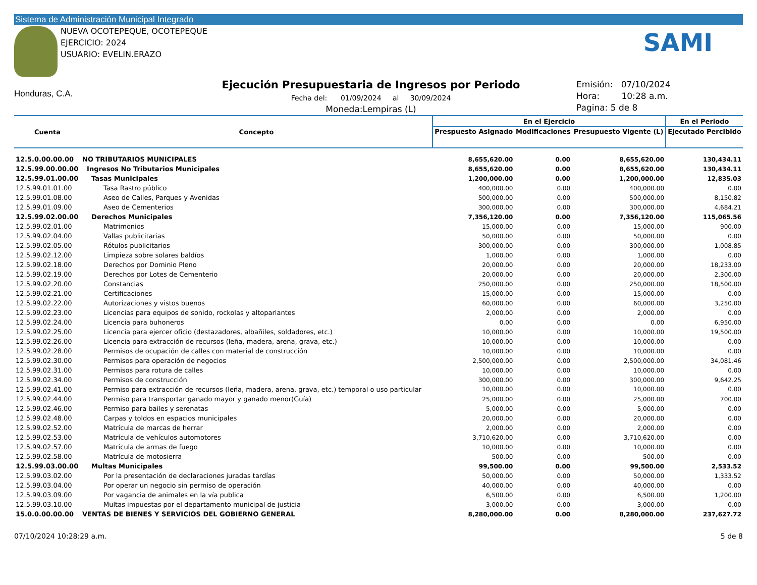Sistema de Administración Municipal Integrado
NUEVA OCOTEPEQUE, OCOTEPEQUE
EJERCICIO: 2024
USUARIO: EVELIN.ERAZO
SAMI
Honduras, C.A.
Ejecución Presupuestaria de Ingresos por Periodo
Fecha del: 01/09/2024 al 30/09/2024
Moneda:Lempiras (L)
Emisión: 07/10/2024
Hora: 10:28 a.m.
Pagina: 5 de 8
| Cuenta | Concepto | En el Ejercicio | | | En el Periodo |
| --- | --- | --- | --- | --- | --- |
| | | Prespuesto Asignado | Modificaciones | Presupuesto Vigente (L) | Ejecutado Percibido |
| 12.5.0.00.00.00 | NO TRIBUTARIOS MUNICIPALES | 8,655,620.00 | 0.00 | 8,655,620.00 | 130,434.11 |
| 12.5.99.00.00.00 | Ingresos No Tributarios Municipales | 8,655,620.00 | 0.00 | 8,655,620.00 | 130,434.11 |
| 12.5.99.01.00.00 | Tasas Municipales | 1,200,000.00 | 0.00 | 1,200,000.00 | 12,835.03 |
| 12.5.99.01.01.00 | Tasa Rastro público | 400,000.00 | 0.00 | 400,000.00 | 0.00 |
| 12.5.99.01.08.00 | Aseo de Calles, Parques y Avenidas | 500,000.00 | 0.00 | 500,000.00 | 8,150.82 |
| 12.5.99.01.09.00 | Aseo de Cementerios | 300,000.00 | 0.00 | 300,000.00 | 4,684.21 |
| 12.5.99.02.00.00 | Derechos Municipales | 7,356,120.00 | 0.00 | 7,356,120.00 | 115,065.56 |
| 12.5.99.02.01.00 | Matrimonios | 15,000.00 | 0.00 | 15,000.00 | 900.00 |
| 12.5.99.02.04.00 | Vallas publicitarias | 50,000.00 | 0.00 | 50,000.00 | 0.00 |
| 12.5.99.02.05.00 | Rótulos publicitarios | 300,000.00 | 0.00 | 300,000.00 | 1,008.85 |
| 12.5.99.02.12.00 | Limpieza sobre solares baldíos | 1,000.00 | 0.00 | 1,000.00 | 0.00 |
| 12.5.99.02.18.00 | Derechos por Dominio Pleno | 20,000.00 | 0.00 | 20,000.00 | 18,233.00 |
| 12.5.99.02.19.00 | Derechos por Lotes de Cementerio | 20,000.00 | 0.00 | 20,000.00 | 2,300.00 |
| 12.5.99.02.20.00 | Constancias | 250,000.00 | 0.00 | 250,000.00 | 18,500.00 |
| 12.5.99.02.21.00 | Certificaciones | 15,000.00 | 0.00 | 15,000.00 | 0.00 |
| 12.5.99.02.22.00 | Autorizaciones y vistos buenos | 60,000.00 | 0.00 | 60,000.00 | 3,250.00 |
| 12.5.99.02.23.00 | Licencias para equipos de sonido, rockolas y altoparlantes | 2,000.00 | 0.00 | 2,000.00 | 0.00 |
| 12.5.99.02.24.00 | Licencia para buhoneros | 0.00 | 0.00 | 0.00 | 6,950.00 |
| 12.5.99.02.25.00 | Licencia para ejercer oficio (destazadores, albañiles, soldadores, etc.) | 10,000.00 | 0.00 | 10,000.00 | 19,500.00 |
| 12.5.99.02.26.00 | Licencia para extracción de recursos (leña, madera, arena, grava, etc.) | 10,000.00 | 0.00 | 10,000.00 | 0.00 |
| 12.5.99.02.28.00 | Permisos de ocupación de calles con material de construcción | 10,000.00 | 0.00 | 10,000.00 | 0.00 |
| 12.5.99.02.30.00 | Permisos para operación de negocios | 2,500,000.00 | 0.00 | 2,500,000.00 | 34,081.46 |
| 12.5.99.02.31.00 | Permisos para rotura de calles | 10,000.00 | 0.00 | 10,000.00 | 0.00 |
| 12.5.99.02.34.00 | Permisos de construcción | 300,000.00 | 0.00 | 300,000.00 | 9,642.25 |
| 12.5.99.02.41.00 | Permiso para extracción de recursos (leña, madera, arena, grava, etc.) temporal o uso particular | 10,000.00 | 0.00 | 10,000.00 | 0.00 |
| 12.5.99.02.44.00 | Permiso para transportar ganado mayor y ganado menor(Guía) | 25,000.00 | 0.00 | 25,000.00 | 700.00 |
| 12.5.99.02.46.00 | Permiso para bailes y serenatas | 5,000.00 | 0.00 | 5,000.00 | 0.00 |
| 12.5.99.02.48.00 | Carpas y toldos en espacios municipales | 20,000.00 | 0.00 | 20,000.00 | 0.00 |
| 12.5.99.02.52.00 | Matrícula de marcas de herrar | 2,000.00 | 0.00 | 2,000.00 | 0.00 |
| 12.5.99.02.53.00 | Matrícula de vehículos automotores | 3,710,620.00 | 0.00 | 3,710,620.00 | 0.00 |
| 12.5.99.02.57.00 | Matrícula de armas de fuego | 10,000.00 | 0.00 | 10,000.00 | 0.00 |
| 12.5.99.02.58.00 | Matrícula de motosierra | 500.00 | 0.00 | 500.00 | 0.00 |
| 12.5.99.03.00.00 | Multas Municipales | 99,500.00 | 0.00 | 99,500.00 | 2,533.52 |
| 12.5.99.03.02.00 | Por la presentación de declaraciones juradas tardías | 50,000.00 | 0.00 | 50,000.00 | 1,333.52 |
| 12.5.99.03.04.00 | Por operar un negocio sin permiso de operación | 40,000.00 | 0.00 | 40,000.00 | 0.00 |
| 12.5.99.03.09.00 | Por vagancia de animales en la vía publica | 6,500.00 | 0.00 | 6,500.00 | 1,200.00 |
| 12.5.99.03.10.00 | Multas impuestas por el departamento municipal de justicia | 3,000.00 | 0.00 | 3,000.00 | 0.00 |
| 15.0.0.00.00.00 | VENTAS DE BIENES Y SERVICIOS DEL GOBIERNO GENERAL | 8,280,000.00 | 0.00 | 8,280,000.00 | 237,627.72 |
07/10/2024 10:28:29 a.m. 5 de 8